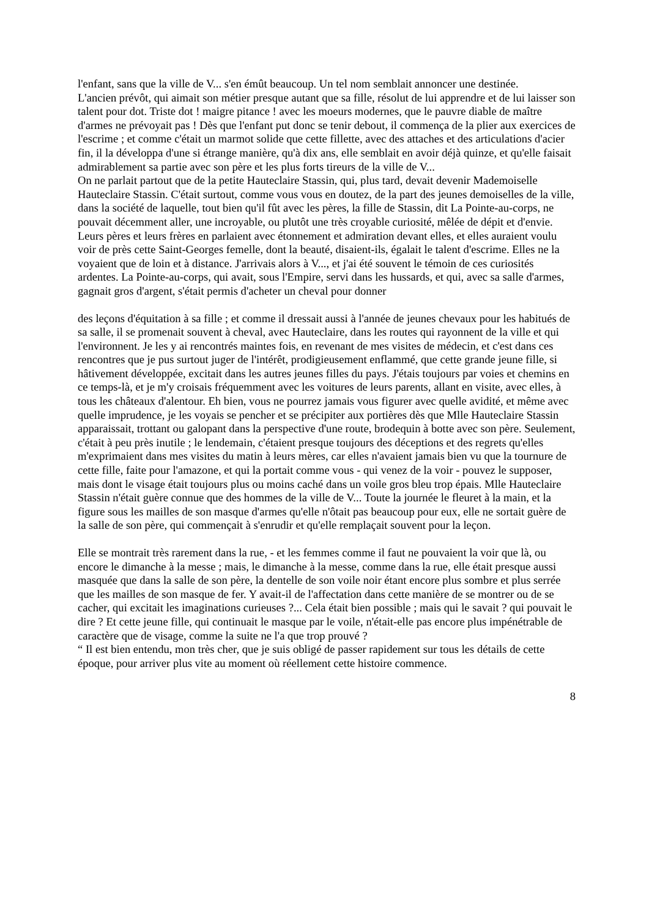l'enfant, sans que la ville de V... s'en émût beaucoup. Un tel nom semblait annoncer une destinée.
L'ancien prévôt, qui aimait son métier presque autant que sa fille, résolut de lui apprendre et de lui laisser son talent pour dot. Triste dot ! maigre pitance ! avec les moeurs modernes, que le pauvre diable de maître d'armes ne prévoyait pas ! Dès que l'enfant put donc se tenir debout, il commença de la plier aux exercices de l'escrime ; et comme c'était un marmot solide que cette fillette, avec des attaches et des articulations d'acier fin, il la développa d'une si étrange manière, qu'à dix ans, elle semblait en avoir déjà quinze, et qu'elle faisait admirablement sa partie avec son père et les plus forts tireurs de la ville de V...
On ne parlait partout que de la petite Hauteclaire Stassin, qui, plus tard, devait devenir Mademoiselle Hauteclaire Stassin. C'était surtout, comme vous vous en doutez, de la part des jeunes demoiselles de la ville, dans la société de laquelle, tout bien qu'il fût avec les pères, la fille de Stassin, dit La Pointe-au-corps, ne pouvait décemment aller, une incroyable, ou plutôt une très croyable curiosité, mêlée de dépit et d'envie. Leurs pères et leurs frères en parlaient avec étonnement et admiration devant elles, et elles auraient voulu voir de près cette Saint-Georges femelle, dont la beauté, disaient-ils, égalait le talent d'escrime. Elles ne la voyaient que de loin et à distance. J'arrivais alors à V..., et j'ai été souvent le témoin de ces curiosités ardentes. La Pointe-au-corps, qui avait, sous l'Empire, servi dans les hussards, et qui, avec sa salle d'armes, gagnait gros d'argent, s'était permis d'acheter un cheval pour donner
des leçons d'équitation à sa fille ; et comme il dressait aussi à l'année de jeunes chevaux pour les habitués de sa salle, il se promenait souvent à cheval, avec Hauteclaire, dans les routes qui rayonnent de la ville et qui l'environnent. Je les y ai rencontrés maintes fois, en revenant de mes visites de médecin, et c'est dans ces rencontres que je pus surtout juger de l'intérêt, prodigieusement enflammé, que cette grande jeune fille, si hâtivement développée, excitait dans les autres jeunes filles du pays. J'étais toujours par voies et chemins en ce temps-là, et je m'y croisais fréquemment avec les voitures de leurs parents, allant en visite, avec elles, à tous les châteaux d'alentour. Eh bien, vous ne pourrez jamais vous figurer avec quelle avidité, et même avec quelle imprudence, je les voyais se pencher et se précipiter aux portières dès que Mlle Hauteclaire Stassin apparaissait, trottant ou galopant dans la perspective d'une route, brodequin à botte avec son père. Seulement, c'était à peu près inutile ; le lendemain, c'étaient presque toujours des déceptions et des regrets qu'elles m'exprimaient dans mes visites du matin à leurs mères, car elles n'avaient jamais bien vu que la tournure de cette fille, faite pour l'amazone, et qui la portait comme vous - qui venez de la voir - pouvez le supposer, mais dont le visage était toujours plus ou moins caché dans un voile gros bleu trop épais. Mlle Hauteclaire Stassin n'était guère connue que des hommes de la ville de V... Toute la journée le fleuret à la main, et la figure sous les mailles de son masque d'armes qu'elle n'ôtait pas beaucoup pour eux, elle ne sortait guère de la salle de son père, qui commençait à s'enrudir et qu'elle remplaçait souvent pour la leçon.
Elle se montrait très rarement dans la rue, - et les femmes comme il faut ne pouvaient la voir que là, ou encore le dimanche à la messe ; mais, le dimanche à la messe, comme dans la rue, elle était presque aussi masquée que dans la salle de son père, la dentelle de son voile noir étant encore plus sombre et plus serrée que les mailles de son masque de fer. Y avait-il de l'affectation dans cette manière de se montrer ou de se cacher, qui excitait les imaginations curieuses ?... Cela était bien possible ; mais qui le savait ? qui pouvait le dire ? Et cette jeune fille, qui continuait le masque par le voile, n'était-elle pas encore plus impénétrable de caractère que de visage, comme la suite ne l'a que trop prouvé ?
“ Il est bien entendu, mon très cher, que je suis obligé de passer rapidement sur tous les détails de cette époque, pour arriver plus vite au moment où réellement cette histoire commence.
8